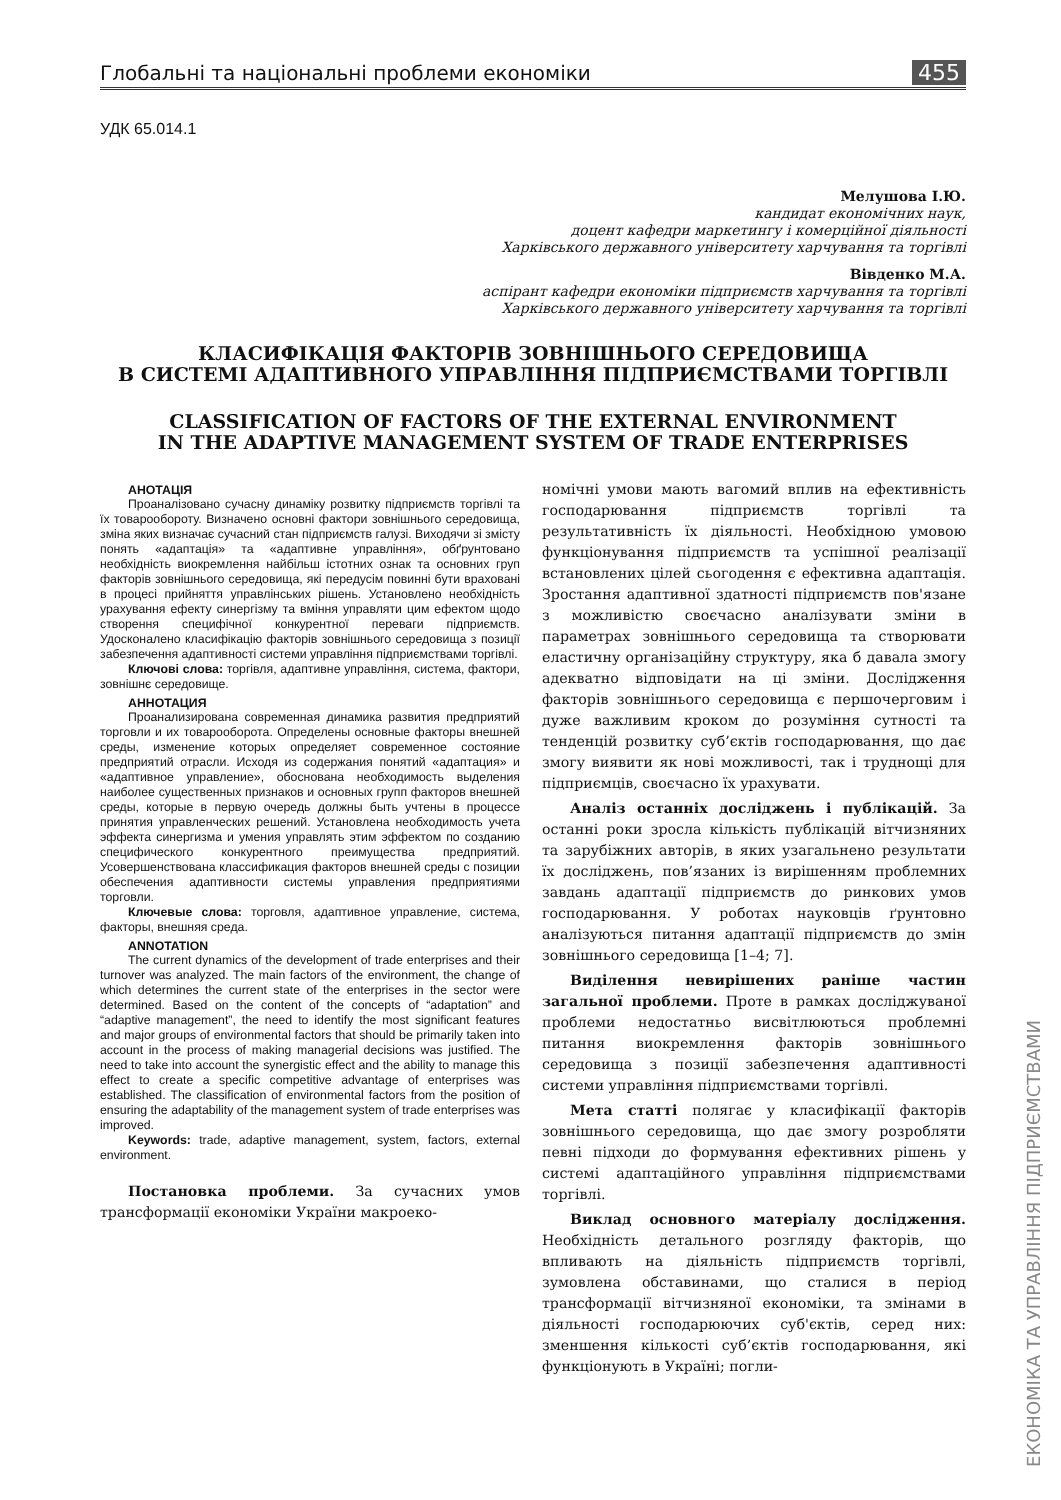Глобальні та національні проблеми економіки 455
УДК 65.014.1
Мелушова І.Ю.
кандидат економічних наук,
доцент кафедри маркетингу і комерційної діяльності
Харківського державного університету харчування та торгівлі
Вівденко М.А.
аспірант кафедри економіки підприємств харчування та торгівлі
Харківського державного університету харчування та торгівлі
КЛАСИФІКАЦІЯ ФАКТОРІВ ЗОВНІШНЬОГО СЕРЕДОВИЩА
В СИСТЕМІ АДАПТИВНОГО УПРАВЛІННЯ ПІДПРИЄМСТВАМИ ТОРГІВЛІ
CLASSIFICATION OF FACTORS OF THE EXTERNAL ENVIRONMENT
IN THE ADAPTIVE MANAGEMENT SYSTEM OF TRADE ENTERPRISES
АНОТАЦІЯ
Проаналізовано сучасну динаміку розвитку підприємств торгівлі та їх товарообороту. Визначено основні фактори зовнішнього середовища, зміна яких визначає сучасний стан підприємств галузі. Виходячи зі змісту понять «адаптація» та «адаптивне управління», обґрунтовано необхідність виокремлення найбільш істотних ознак та основних груп факторів зовнішнього середовища, які передусім повинні бути враховані в процесі прийняття управлінських рішень. Установлено необхідність урахування ефекту синергізму та вміння управляти цим ефектом щодо створення специфічної конкурентної переваги підприємств. Удосконалено класифікацію факторів зовнішнього середовища з позиції забезпечення адаптивності системи управління підприємствами торгівлі.
Ключові слова: торгівля, адаптивне управління, система, фактори, зовнішнє середовище.
АННОТАЦИЯ
Проанализирована современная динамика развития предприятий торговли и их товарооборота. Определены основные факторы внешней среды, изменение которых определяет современное состояние предприятий отрасли. Исходя из содержания понятий «адаптация» и «адаптивное управление», обоснована необходимость выделения наиболее существенных признаков и основных групп факторов внешней среды, которые в первую очередь должны быть учтены в процессе принятия управленческих решений. Установлена необходимость учета эффекта синергизма и умения управлять этим эффектом по созданию специфического конкурентного преимущества предприятий. Усовершенствована классификация факторов внешней среды с позиции обеспечения адаптивности системы управления предприятиями торговли.
Ключевые слова: торговля, адаптивное управление, система, факторы, внешняя среда.
ANNOTATION
The current dynamics of the development of trade enterprises and their turnover was analyzed. The main factors of the environment, the change of which determines the current state of the enterprises in the sector were determined. Based on the content of the concepts of “adaptation” and “adaptive management”, the need to identify the most significant features and major groups of environmental factors that should be primarily taken into account in the process of making managerial decisions was justified. The need to take into account the synergistic effect and the ability to manage this effect to create a specific competitive advantage of enterprises was established. The classification of environmental factors from the position of ensuring the adaptability of the management system of trade enterprises was improved.
Keywords: trade, adaptive management, system, factors, external environment.
Постановка проблеми. За сучасних умов трансформації економіки України макроеко-
номічні умови мають вагомий вплив на ефективність господарювання підприємств торгівлі та результативність їх діяльності. Необхідною умовою функціонування підприємств та успішної реалізації встановлених цілей сьогодення є ефективна адаптація. Зростання адаптивної здатності підприємств пов'язане з можливістю своєчасно аналізувати зміни в параметрах зовнішнього середовища та створювати еластичну організаційну структуру, яка б давала змогу адекватно відповідати на ці зміни. Дослідження факторів зовнішнього середовища є першочерговим і дуже важливим кроком до розуміння сутності та тенденцій розвитку суб’єктів господарювання, що дає змогу виявити як нові можливості, так і труднощі для підприємців, своєчасно їх урахувати.
Аналіз останніх досліджень і публікацій. За останні роки зросла кількість публікацій вітчизняних та зарубіжних авторів, в яких узагальнено результати їх досліджень, пов’язаних із вирішенням проблемних завдань адаптації підприємств до ринкових умов господарювання. У роботах науковців ґрунтовно аналізуються питання адаптації підприємств до змін зовнішнього середовища [1–4; 7].
Виділення невирішених раніше частин загальної проблеми. Проте в рамках досліджуваної проблеми недостатньо висвітлюються проблемні питання виокремлення факторів зовнішнього середовища з позиції забезпечення адаптивності системи управління підприємствами торгівлі.
Мета статті полягає у класифікації факторів зовнішнього середовища, що дає змогу розробляти певні підходи до формування ефективних рішень у системі адаптаційного управління підприємствами торгівлі.
Виклад основного матеріалу дослідження. Необхідність детального розгляду факторів, що впливають на діяльність підприємств торгівлі, зумовлена обставинами, що сталися в період трансформації вітчизняної економіки, та змінами в діяльності господарюючих суб'єктів, серед них: зменшення кількості суб’єктів господарювання, які функціонують в Україні; погли-
ЕКОНОМІКА ТА УПРАВЛІННЯ ПІДПРИЄМСТВАМИ